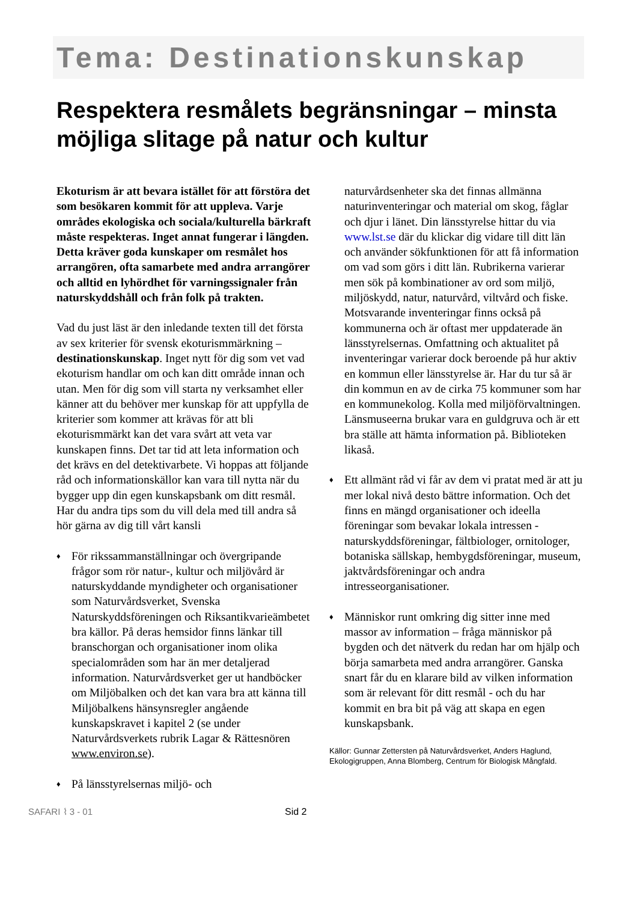Tema: Destinationskunskap
Respektera resmålets begränsningar – minsta möjliga slitage på natur och kultur
Ekoturism är att bevara istället för att förstöra det som besökaren kommit för att uppleva. Varje områdes ekologiska och sociala/kulturella bärkraft måste respekteras. Inget annat fungerar i längden. Detta kräver goda kunskaper om resmålet hos arrangören, ofta samarbete med andra arrangörer och alltid en lyhördhet för varningssignaler från naturskyddshåll och från folk på trakten.
Vad du just läst är den inledande texten till det första av sex kriterier för svensk ekoturismmärkning – destinationskunskap. Inget nytt för dig som vet vad ekoturism handlar om och kan ditt område innan och utan. Men för dig som vill starta ny verksamhet eller känner att du behöver mer kunskap för att uppfylla de kriterier som kommer att krävas för att bli ekoturismmärkt kan det vara svårt att veta var kunskapen finns. Det tar tid att leta information och det krävs en del detektivarbete. Vi hoppas att följande råd och informationskällor kan vara till nytta när du bygger upp din egen kunskapsbank om ditt resmål. Har du andra tips som du vill dela med till andra så hör gärna av dig till vårt kansli
♦ För rikssammanställningar och övergripande frågor som rör natur-, kultur och miljövård är naturskyddande myndigheter och organisationer som Naturvårdsverket, Svenska Naturskyddsföreningen och Riksantikvarieämbetet bra källor. På deras hemsidor finns länkar till branschorgan och organisationer inom olika specialområden som har än mer detaljerad information. Naturvårdsverket ger ut handböcker om Miljöbalken och det kan vara bra att känna till Miljöbalkens hänsynsregler angående kunskapskravet i kapitel 2 (se under Naturvårdsverkets rubrik Lagar & Rättesnören www.environ.se).
♦ På länsstyrelsernas miljö- och
naturvårdsenheter ska det finnas allmänna naturinventeringar och material om skog, fåglar och djur i länet. Din länsstyrelse hittar du via www.lst.se där du klickar dig vidare till ditt län och använder sökfunktionen för att få information om vad som görs i ditt län. Rubrikerna varierar men sök på kombinationer av ord som miljö, miljöskydd, natur, naturvård, viltvård och fiske. Motsvarande inventeringar finns också på kommunerna och är oftast mer uppdaterade än länsstyrelsernas. Omfattning och aktualitet på inventeringar varierar dock beroende på hur aktiv en kommun eller länsstyrelse är. Har du tur så är din kommun en av de cirka 75 kommuner som har en kommunekolog. Kolla med miljöförvaltningen. Länsmuseerna brukar vara en guldgruva och är ett bra ställe att hämta information på. Biblioteken likaså.
♦ Ett allmänt råd vi får av dem vi pratat med är att ju mer lokal nivå desto bättre information. Och det finns en mängd organisationer och ideella föreningar som bevakar lokala intressen - naturskyddsföreningar, fältbiologer, ornitologer, botaniska sällskap, hembygdsföreningar, museum, jaktvårdsföreningar och andra intresseorganisationer.
♦ Människor runt omkring dig sitter inne med massor av information – fråga människor på bygden och det nätverk du redan har om hjälp och börja samarbeta med andra arrangörer. Ganska snart får du en klarare bild av vilken information som är relevant för ditt resmål - och du har kommit en bra bit på väg att skapa en egen kunskapsbank.
Källor: Gunnar Zettersten på Naturvårdsverket, Anders Haglund, Ekologigruppen, Anna Blomberg, Centrum för Biologisk Mångfald.
SAFARI ⌇ 3 - 01 Sid 2